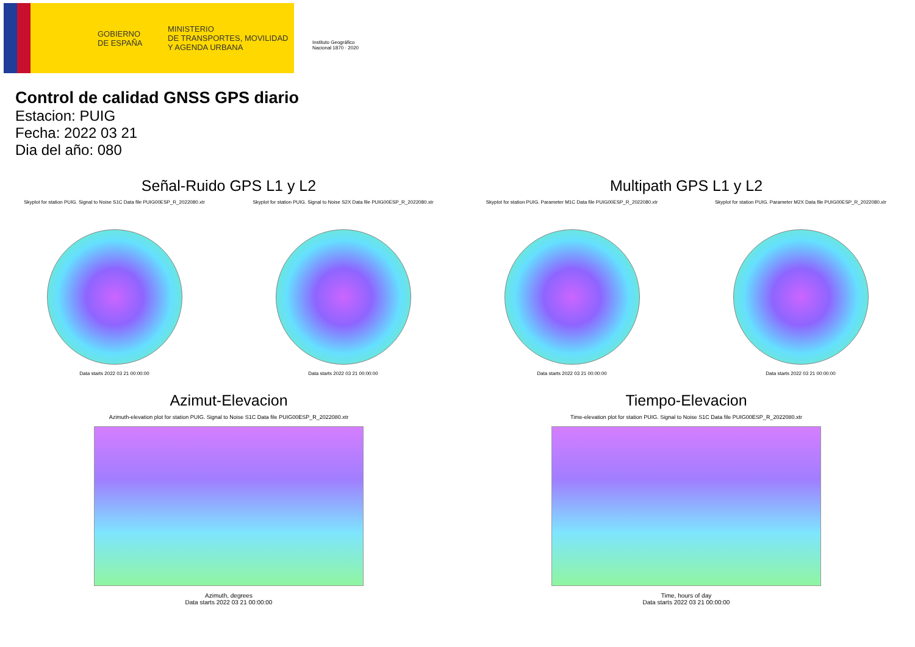GOBIERNO
DE ESPAÑA
MINISTERIO
DE TRANSPORTES, MOVILIDAD
Y AGENDA URBANA
Instituto Geográfico Nacional 1870 · 2020
Control de calidad GNSS GPS diario
Estacion: PUIG
Fecha: 2022 03 21
Dia del año: 080
Señal-Ruido GPS L1 y L2
Skyplot for station PUIG. Signal to Noise S1C Data file PUIG00ESP_R_2022080.xtr
Data starts 2022 03 21 00:00:00
Skyplot for station PUIG. Signal to Noise S2X Data file PUIG00ESP_R_2022080.xtr
Data starts 2022 03 21 00:00:00
Multipath GPS L1 y L2
Skyplot for station PUIG. Parameter M1C Data file PUIG00ESP_R_2022080.xtr
Data starts 2022 03 21 00:00:00
Skyplot for station PUIG. Parameter M2X Data file PUIG00ESP_R_2022080.xtr
Data starts 2022 03 21 00:00:00
Azimut-Elevacion
Azimuth-elevation plot for station PUIG. Signal to Noise S1C Data file PUIG00ESP_R_2022080.xtr
Azimuth, degrees
Data starts 2022 03 21 00:00:00
Tiempo-Elevacion
Time-elevation plot for station PUIG. Signal to Noise S1C Data file PUIG00ESP_R_2022080.xtr
Time, hours of day
Data starts 2022 03 21 00:00:00